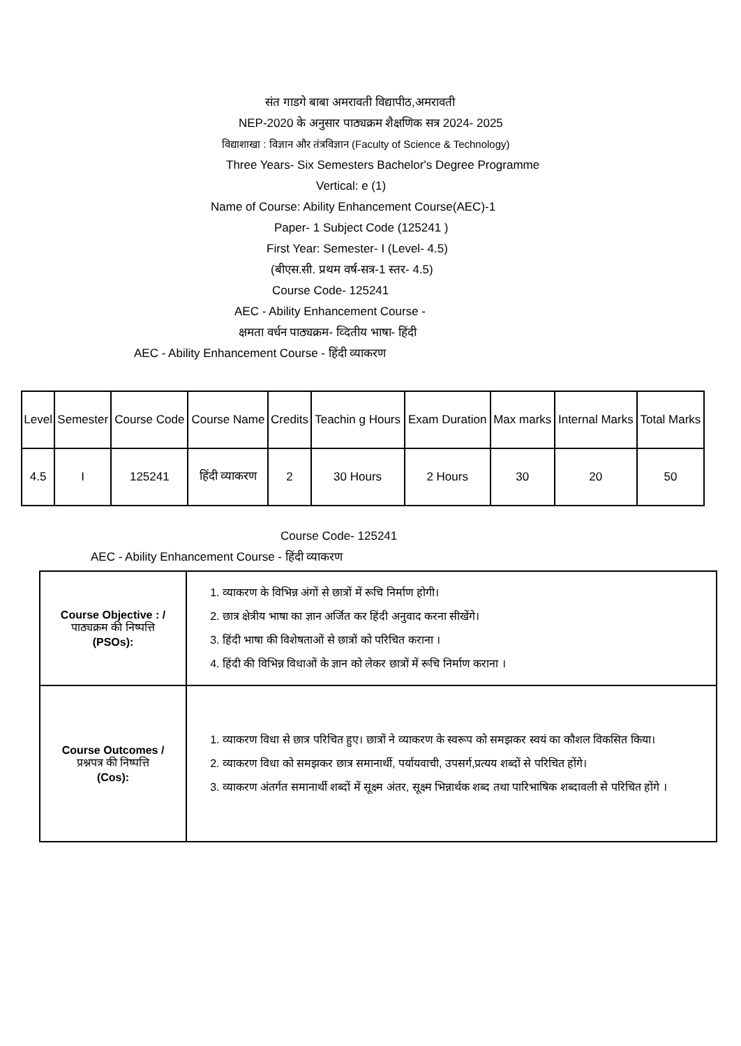संत गाडगे बाबा अमरावती विद्यापीठ,अमरावती
NEP-2020 के अनुसार पाठ्यक्रम शैक्षणिक सत्र 2024- 2025
विद्याशाखा : विज्ञान और तंत्रविज्ञान (Faculty of Science & Technology)
Three Years- Six Semesters Bachelor's Degree Programme
Vertical: e (1)
Name of Course: Ability Enhancement Course(AEC)-1
Paper- 1 Subject Code (125241 )
First Year: Semester- I (Level- 4.5)
(बीएस.सी. प्रथम वर्ष-सत्र-1 स्तर- 4.5)
Course Code- 125241
AEC - Ability Enhancement Course -
क्षमता वर्धन पाठ्यक्रम- व्दितीय भाषा- हिंदी
AEC - Ability Enhancement Course - हिंदी व्याकरण
| Level | Semester | Course Code | Course Name | Credits | Teachin g Hours | Exam Duration | Max marks | Internal Marks | Total Marks |
| --- | --- | --- | --- | --- | --- | --- | --- | --- | --- |
| 4.5 | I | 125241 | हिंदी व्याकरण | 2 | 30 Hours | 2 Hours | 30 | 20 | 50 |
Course Code- 125241
AEC - Ability Enhancement Course - हिंदी व्याकरण
| Course Objective : / पाठ्यक्रम की निष्पत्ति (PSOs): | 1. व्याकरण के विभिन्न अंगों से छात्रों में रूचि निर्माण होगी। 2. छात्र क्षेत्रीय भाषा का ज्ञान अर्जित कर हिंदी अनुवाद करना सीखेंगे। 3. हिंदी भाषा की विशेषताओं से छात्रों को परिचित कराना । 4. हिंदी की विभिन्न विधाओं के ज्ञान को लेकर छात्रों में रूचि निर्माण कराना । |
| Course Outcomes / प्रश्नपत्र की निष्पत्ति (Cos): | 1. व्याकरण विधा से छात्र परिचित हुए। छात्रों ने व्याकरण के स्वरूप को समझकर स्वयं का कौशल विकसित किया। 2. व्याकरण विधा को समझकर छात्र समानार्थी, पर्यायवाची, उपसर्ग,प्रत्यय शब्दों से परिचित होंगे। 3. व्याकरण अंतर्गत समानार्थी शब्दों में सूक्ष्म अंतर, सूक्ष्म भिन्नार्थक शब्द तथा पारिभाषिक शब्दावली से परिचित होंगे । |